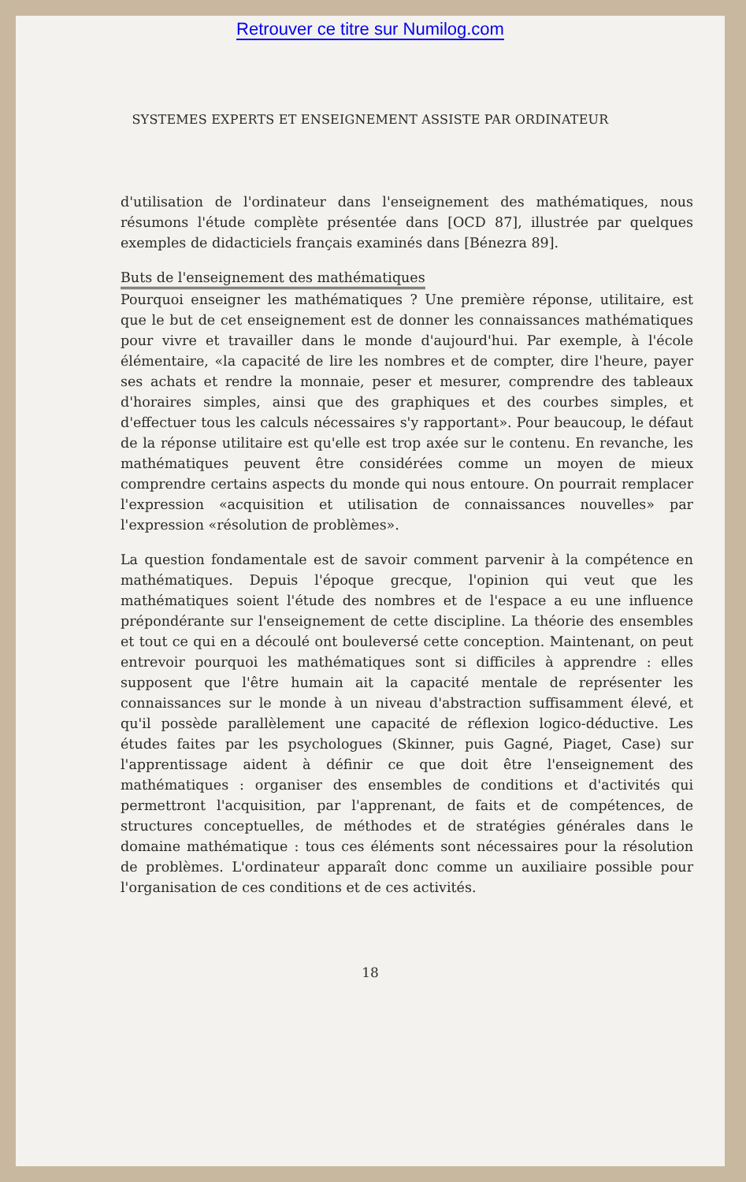Retrouver ce titre sur Numilog.com
SYSTEMES EXPERTS ET ENSEIGNEMENT ASSISTE PAR ORDINATEUR
d'utilisation de l'ordinateur dans l'enseignement des mathématiques, nous résumons l'étude complète présentée dans [OCD 87], illustrée par quelques exemples de didacticiels français examinés dans [Bénezra 89].
Buts de l'enseignement des mathématiques
Pourquoi enseigner les mathématiques ? Une première réponse, utilitaire, est que le but de cet enseignement est de donner les connaissances mathématiques pour vivre et travailler dans le monde d'aujourd'hui. Par exemple, à l'école élémentaire, «la capacité de lire les nombres et de compter, dire l'heure, payer ses achats et rendre la monnaie, peser et mesurer, comprendre des tableaux d'horaires simples, ainsi que des graphiques et des courbes simples, et d'effectuer tous les calculs nécessaires s'y rapportant». Pour beaucoup, le défaut de la réponse utilitaire est qu'elle est trop axée sur le contenu. En revanche, les mathématiques peuvent être considérées comme un moyen de mieux comprendre certains aspects du monde qui nous entoure. On pourrait remplacer l'expression «acquisition et utilisation de connaissances nouvelles» par l'expression «résolution de problèmes».
La question fondamentale est de savoir comment parvenir à la compétence en mathématiques. Depuis l'époque grecque, l'opinion qui veut que les mathématiques soient l'étude des nombres et de l'espace a eu une influence prépondérante sur l'enseignement de cette discipline. La théorie des ensembles et tout ce qui en a découlé ont bouleversé cette conception. Maintenant, on peut entrevoir pourquoi les mathématiques sont si difficiles à apprendre : elles supposent que l'être humain ait la capacité mentale de représenter les connaissances sur le monde à un niveau d'abstraction suffisamment élevé, et qu'il possède parallèlement une capacité de réflexion logico-déductive. Les études faites par les psychologues (Skinner, puis Gagné, Piaget, Case) sur l'apprentissage aident à définir ce que doit être l'enseignement des mathématiques : organiser des ensembles de conditions et d'activités qui permettront l'acquisition, par l'apprenant, de faits et de compétences, de structures conceptuelles, de méthodes et de stratégies générales dans le domaine mathématique : tous ces éléments sont nécessaires pour la résolution de problèmes. L'ordinateur apparaît donc comme un auxiliaire possible pour l'organisation de ces conditions et de ces activités.
18